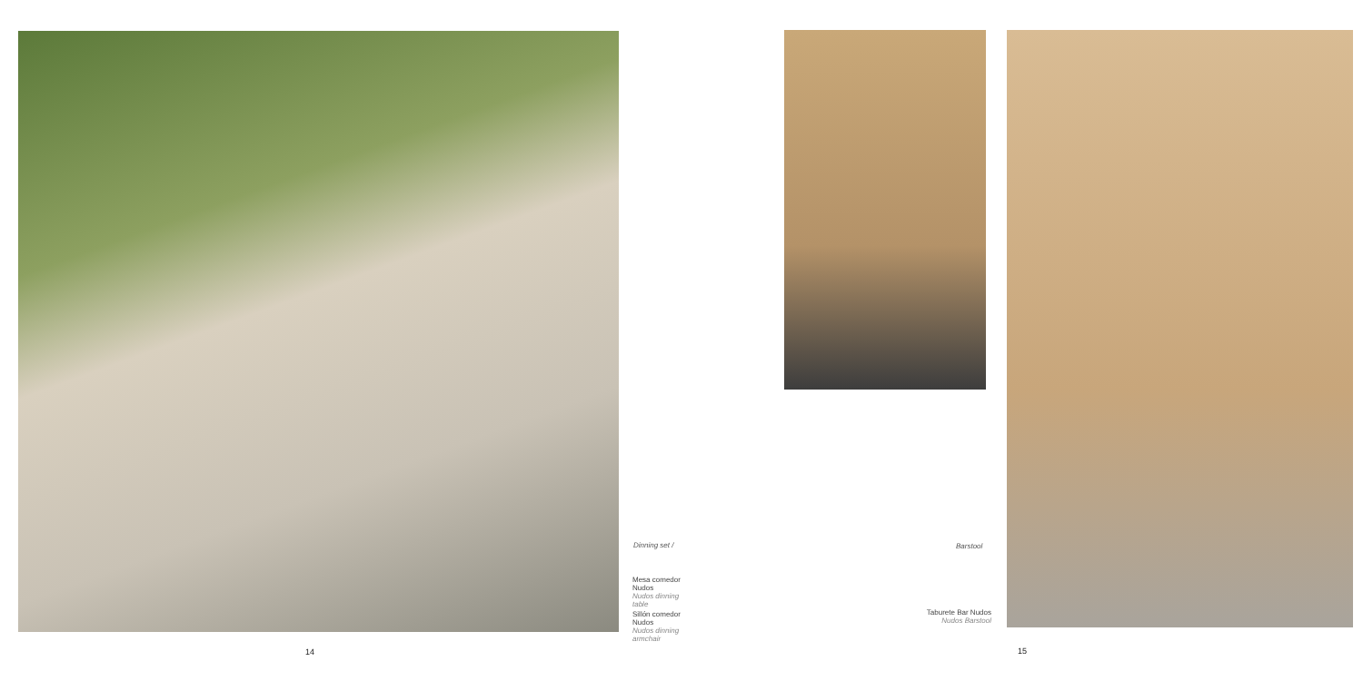Dinning set /
Mesa comedor Nudos
Nudos dinning table
Sillón comedor Nudos
Nudos dinning armchair
14
Barstool
Taburete Bar Nudos
Nudos Barstool
15